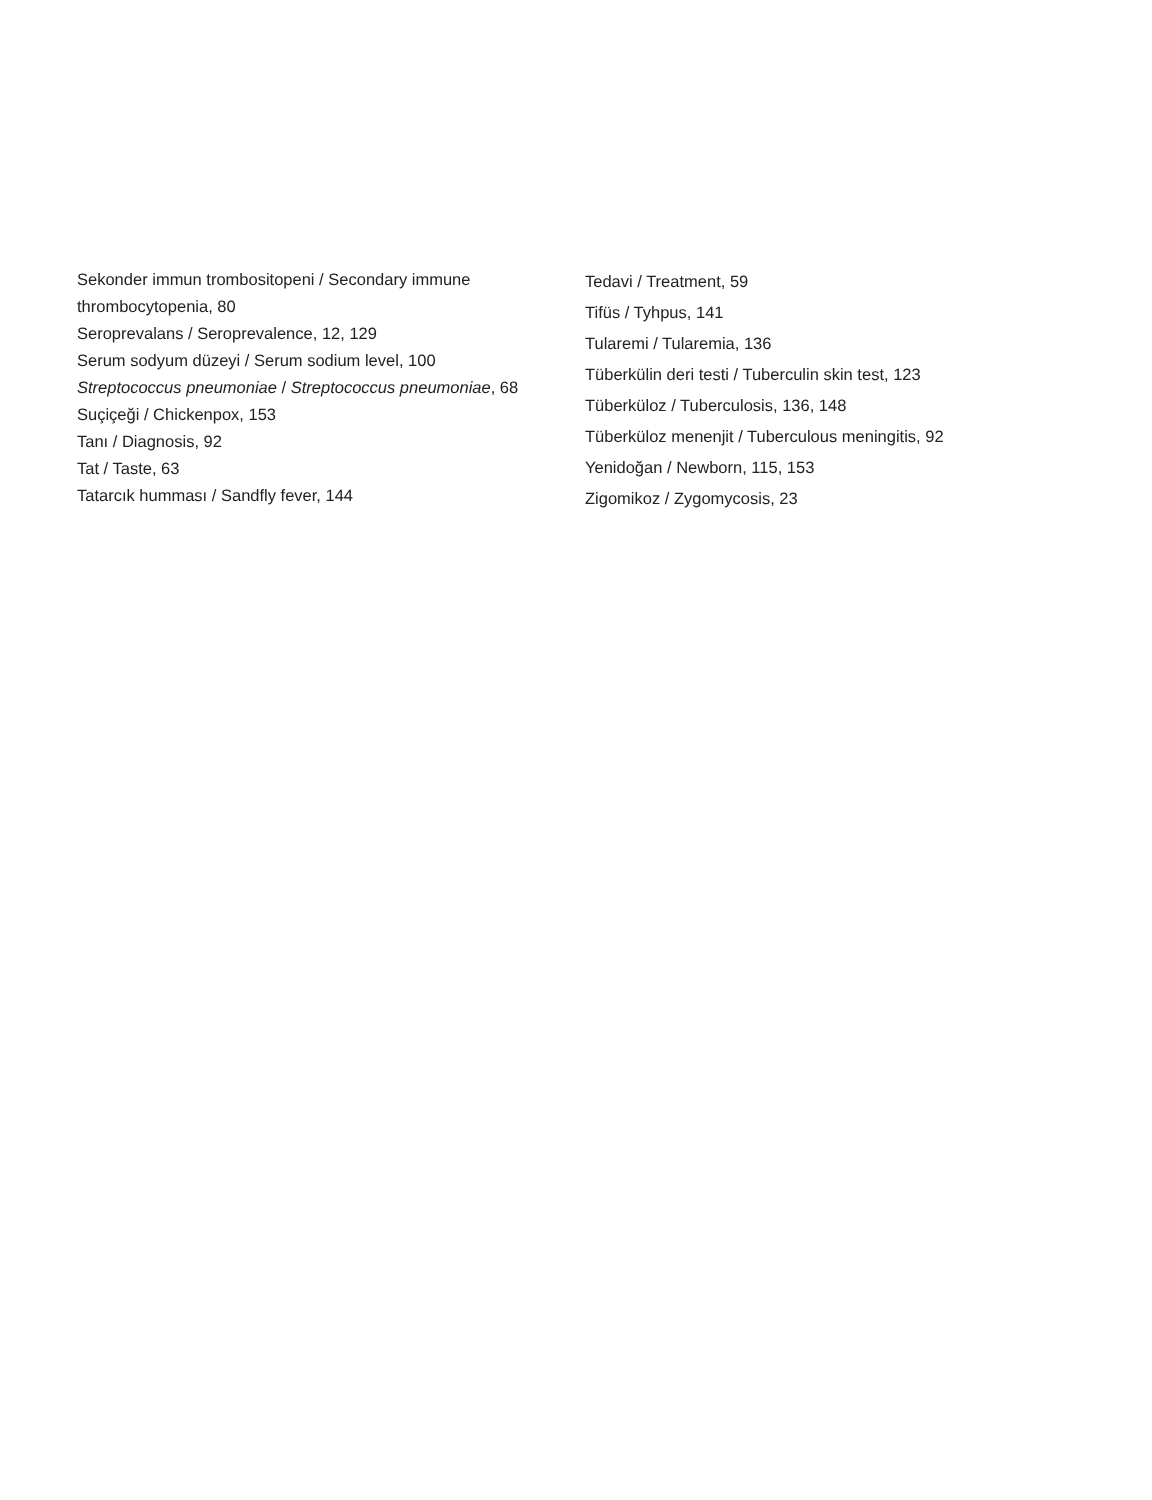Sekonder immun trombositopeni / Secondary immune thrombocytopenia, 80
Seroprevalans / Seroprevalence, 12, 129
Serum sodyum düzeyi / Serum sodium level, 100
Streptococcus pneumoniae / Streptococcus pneumoniae, 68
Suçiçeği / Chickenpox, 153
Tanı / Diagnosis, 92
Tat / Taste, 63
Tatarcık humması / Sandfly fever, 144
Tedavi / Treatment, 59
Tifüs / Tyhpus, 141
Tularemi / Tularemia, 136
Tüberkülin deri testi / Tuberculin skin test, 123
Tüberküloz / Tuberculosis, 136, 148
Tüberküloz menenjit / Tuberculous meningitis, 92
Yenidoğan / Newborn, 115, 153
Zigomikoz / Zygomycosis, 23